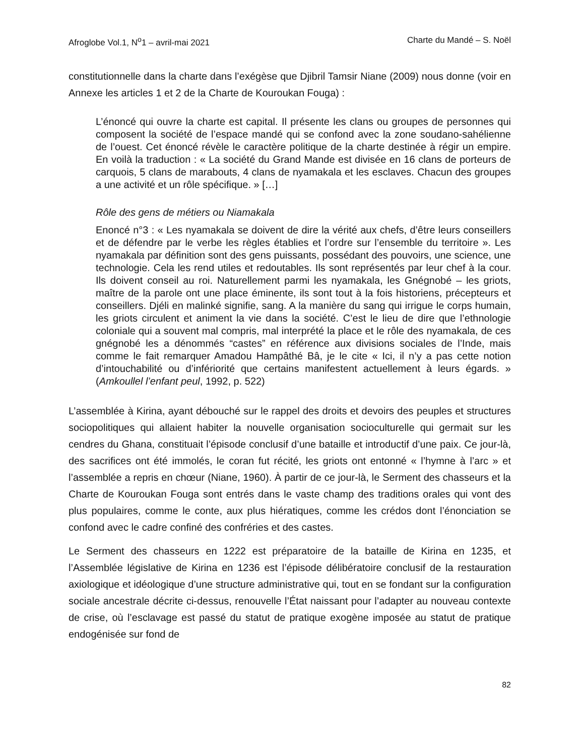Afroglobe Vol.1, N<sup>o</sup>1 – avril-mai 2021 Charte du Mandé – S. Noël
constitutionnelle dans la charte dans l’exégèse que Djibril Tamsir Niane (2009) nous donne (voir en Annexe les articles 1 et 2 de la Charte de Kouroukan Fouga) :
L’énoncé qui ouvre la charte est capital. Il présente les clans ou groupes de personnes qui composent la société de l’espace mandé qui se confond avec la zone soudano-sahélienne de l’ouest. Cet énoncé révèle le caractère politique de la charte destinée à régir un empire. En voilà la traduction : « La société du Grand Mande est divisée en 16 clans de porteurs de carquois, 5 clans de marabouts, 4 clans de nyamakala et les esclaves. Chacun des groupes a une activité et un rôle spécifique. » […]
Rôle des gens de métiers ou Niamakala
Enoncé n°3 : « Les nyamakala se doivent de dire la vérité aux chefs, d’être leurs conseillers et de défendre par le verbe les règles établies et l’ordre sur l’ensemble du territoire ». Les nyamakala par définition sont des gens puissants, possédant des pouvoirs, une science, une technologie. Cela les rend utiles et redoutables. Ils sont représentés par leur chef à la cour. Ils doivent conseil au roi. Naturellement parmi les nyamakala, les Gnégnobé – les griots, maître de la parole ont une place éminente, ils sont tout à la fois historiens, précepteurs et conseillers. Djéli en malinké signifie, sang. A la manière du sang qui irrigue le corps humain, les griots circulent et animent la vie dans la société. C’est le lieu de dire que l’ethnologie coloniale qui a souvent mal compris, mal interprété la place et le rôle des nyamakala, de ces gnégnobé les a dénommés “castes” en référence aux divisions sociales de l’Inde, mais comme le fait remarquer Amadou Hampâthé Bâ, je le cite « Ici, il n’y a pas cette notion d’intouchabilité ou d’infériorité que certains manifestent actuellement à leurs égards. » (Amkoullel l’enfant peul, 1992, p. 522)
L’assemblée à Kirina, ayant débouché sur le rappel des droits et devoirs des peuples et structures sociopolitiques qui allaient habiter la nouvelle organisation socioculturelle qui germait sur les cendres du Ghana, constituait l’épisode conclusif d’une bataille et introductif d’une paix. Ce jour-là, des sacrifices ont été immolés, le coran fut récité, les griots ont entonné « l’hymne à l’arc » et l’assemblée a repris en chœur (Niane, 1960). À partir de ce jour-là, le Serment des chasseurs et la Charte de Kouroukan Fouga sont entrés dans le vaste champ des traditions orales qui vont des plus populaires, comme le conte, aux plus hiératiques, comme les crédos dont l’énonciation se confond avec le cadre confiné des confréries et des castes.
Le Serment des chasseurs en 1222 est préparatoire de la bataille de Kirina en 1235, et l’Assemblée législative de Kirina en 1236 est l’épisode délibératoire conclusif de la restauration axiologique et idéologique d’une structure administrative qui, tout en se fondant sur la configuration sociale ancestrale décrite ci-dessus, renouvelle l’État naissant pour l’adapter au nouveau contexte de crise, où l’esclavage est passé du statut de pratique exogène imposée au statut de pratique endogénisée sur fond de
82